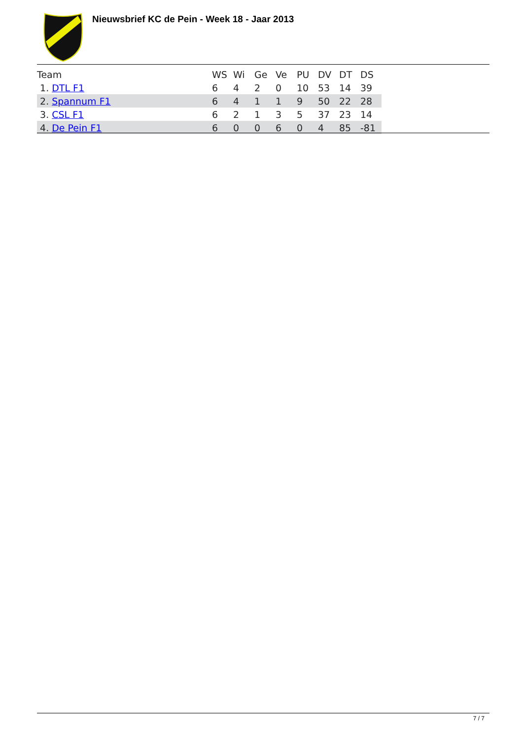Nieuwsbrief KC de Pein - Week 18 - Jaar 2013
| Team | WS | Wi | Ge | Ve | PU | DV | DT | DS |
| --- | --- | --- | --- | --- | --- | --- | --- | --- |
| 1. DTL F1 | 6 | 4 | 2 | 0 | 10 | 53 | 14 | 39 |
| 2. Spannum F1 | 6 | 4 | 1 | 1 | 9 | 50 | 22 | 28 |
| 3. CSL F1 | 6 | 2 | 1 | 3 | 5 | 37 | 23 | 14 |
| 4. De Pein F1 | 6 | 0 | 0 | 6 | 0 | 4 | 85 | -81 |
7 / 7